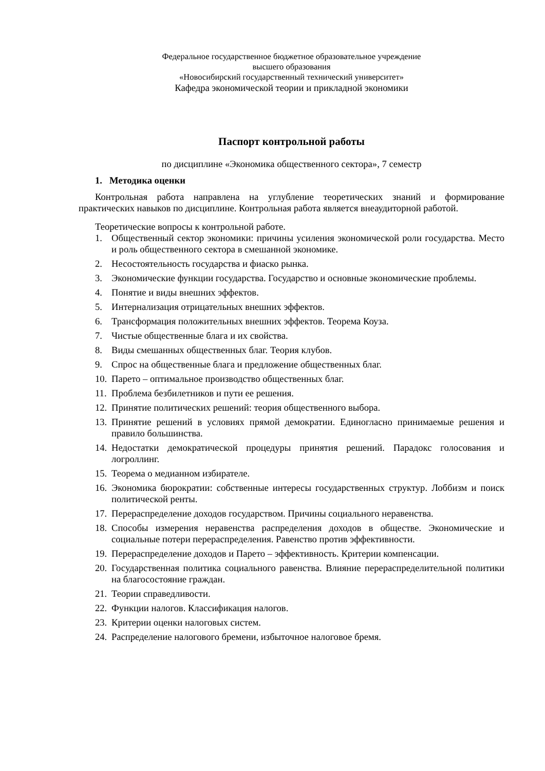Федеральное государственное бюджетное образовательное учреждение
высшего образования
«Новосибирский государственный технический университет»
Кафедра экономической теории и прикладной экономики
Паспорт контрольной работы
по дисциплине «Экономика общественного сектора», 7 семестр
1. Методика оценки
Контрольная работа направлена на углубление теоретических знаний и формирование практических навыков по дисциплине. Контрольная работа является внеаудиторной работой.
Теоретические вопросы к контрольной работе.
1. Общественный сектор экономики: причины усиления экономической роли государства. Место и роль общественного сектора в смешанной экономике.
2. Несостоятельность государства и фиаско рынка.
3. Экономические функции государства. Государство и основные экономические проблемы.
4. Понятие и виды внешних эффектов.
5. Интернализация отрицательных внешних эффектов.
6. Трансформация положительных внешних эффектов. Теорема Коуза.
7. Чистые общественные блага и их свойства.
8. Виды смешанных общественных благ. Теория клубов.
9. Спрос на общественные блага и предложение общественных благ.
10. Парето – оптимальное производство общественных благ.
11. Проблема безбилетников и пути ее решения.
12. Принятие политических решений: теория общественного выбора.
13. Принятие решений в условиях прямой демократии. Единогласно принимаемые решения и правило большинства.
14. Недостатки демократической процедуры принятия решений. Парадокс голосования и логроллинг.
15. Теорема о медианном избирателе.
16. Экономика бюрократии: собственные интересы государственных структур. Лоббизм и поиск политической ренты.
17. Перераспределение доходов государством. Причины социального неравенства.
18. Способы измерения неравенства распределения доходов в обществе. Экономические и социальные потери перераспределения. Равенство против эффективности.
19. Перераспределение доходов и Парето – эффективность. Критерии компенсации.
20. Государственная политика социального равенства. Влияние перераспределительной политики на благосостояние граждан.
21. Теории справедливости.
22. Функции налогов. Классификация налогов.
23. Критерии оценки налоговых систем.
24. Распределение налогового бремени, избыточное налоговое бремя.